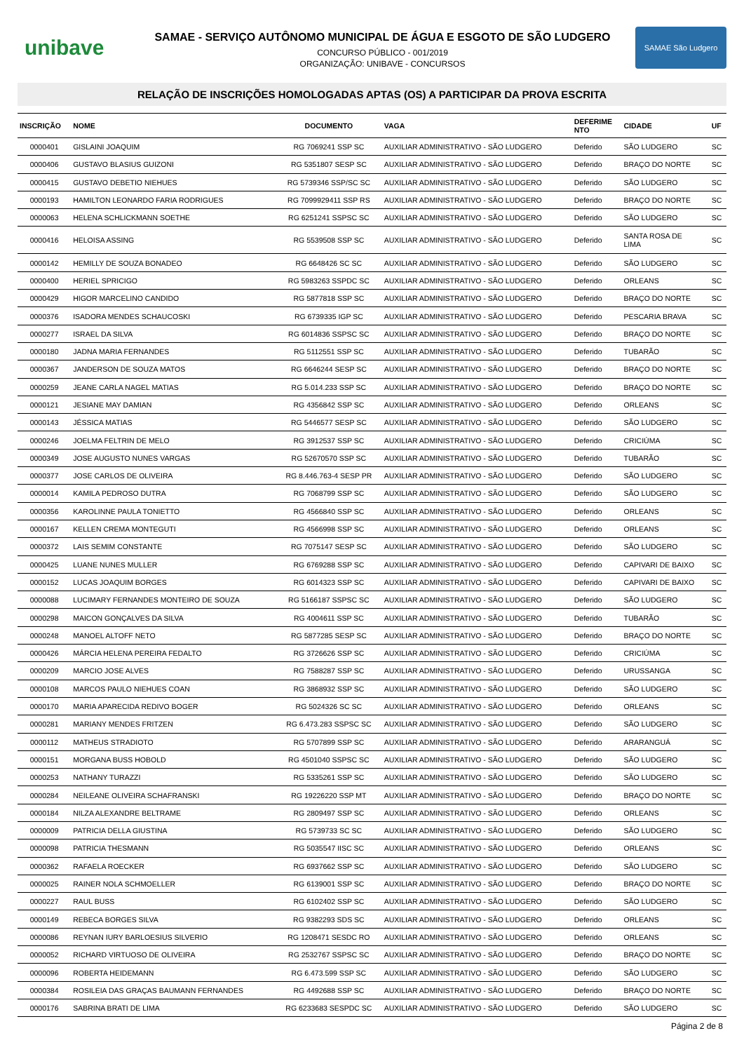unibave
SAMAE - SERVIÇO AUTÔNOMO MUNICIPAL DE ÁGUA E ESGOTO DE SÃO LUDGERO
CONCURSO PÚBLICO - 001/2019
ORGANIZAÇÃO: UNIBAVE - CONCURSOS
SAMAE São Ludgero
RELAÇÃO DE INSCRIÇÕES HOMOLOGADAS APTAS (OS) A PARTICIPAR DA PROVA ESCRITA
| INSCRIÇÃO | NOME | DOCUMENTO | VAGA | DEFERIME NTO | CIDADE | UF |
| --- | --- | --- | --- | --- | --- | --- |
| 0000401 | GISLAINI JOAQUIM | RG 7069241 SSP SC | AUXILIAR ADMINISTRATIVO - SÃO LUDGERO | Deferido | SÃO LUDGERO | SC |
| 0000406 | GUSTAVO BLASIUS GUIZONI | RG 5351807 SESP SC | AUXILIAR ADMINISTRATIVO - SÃO LUDGERO | Deferido | BRAÇO DO NORTE | SC |
| 0000415 | GUSTAVO DEBETIO NIEHUES | RG 5739346 SSP/SC SC | AUXILIAR ADMINISTRATIVO - SÃO LUDGERO | Deferido | SÃO LUDGERO | SC |
| 0000193 | HAMILTON LEONARDO FARIA RODRIGUES | RG 7099929411 SSP RS | AUXILIAR ADMINISTRATIVO - SÃO LUDGERO | Deferido | BRAÇO DO NORTE | SC |
| 0000063 | HELENA SCHLICKMANN SOETHE | RG 6251241 SSPSC SC | AUXILIAR ADMINISTRATIVO - SÃO LUDGERO | Deferido | SÃO LUDGERO | SC |
| 0000416 | HELOISA ASSING | RG 5539508 SSP SC | AUXILIAR ADMINISTRATIVO - SÃO LUDGERO | Deferido | SANTA ROSA DE LIMA | SC |
| 0000142 | HEMILLY DE SOUZA BONADEO | RG 6648426 SC SC | AUXILIAR ADMINISTRATIVO - SÃO LUDGERO | Deferido | SÃO LUDGERO | SC |
| 0000400 | HERIEL SPRICIGO | RG 5983263 SSPDC SC | AUXILIAR ADMINISTRATIVO - SÃO LUDGERO | Deferido | ORLEANS | SC |
| 0000429 | HIGOR MARCELINO CANDIDO | RG 5877818 SSP SC | AUXILIAR ADMINISTRATIVO - SÃO LUDGERO | Deferido | BRAÇO DO NORTE | SC |
| 0000376 | ISADORA MENDES SCHAUCOSKI | RG 6739335 IGP SC | AUXILIAR ADMINISTRATIVO - SÃO LUDGERO | Deferido | PESCARIA BRAVA | SC |
| 0000277 | ISRAEL DA SILVA | RG 6014836 SSPSC SC | AUXILIAR ADMINISTRATIVO - SÃO LUDGERO | Deferido | BRAÇO DO NORTE | SC |
| 0000180 | JADNA MARIA FERNANDES | RG 5112551 SSP SC | AUXILIAR ADMINISTRATIVO - SÃO LUDGERO | Deferido | TUBARÃO | SC |
| 0000367 | JANDERSON DE SOUZA MATOS | RG 6646244 SESP SC | AUXILIAR ADMINISTRATIVO - SÃO LUDGERO | Deferido | BRAÇO DO NORTE | SC |
| 0000259 | JEANE CARLA NAGEL MATIAS | RG 5.014.233 SSP SC | AUXILIAR ADMINISTRATIVO - SÃO LUDGERO | Deferido | BRAÇO DO NORTE | SC |
| 0000121 | JESIANE MAY DAMIAN | RG 4356842 SSP SC | AUXILIAR ADMINISTRATIVO - SÃO LUDGERO | Deferido | ORLEANS | SC |
| 0000143 | JÉSSICA MATIAS | RG 5446577 SESP SC | AUXILIAR ADMINISTRATIVO - SÃO LUDGERO | Deferido | SÃO LUDGERO | SC |
| 0000246 | JOELMA FELTRIN DE MELO | RG 3912537 SSP SC | AUXILIAR ADMINISTRATIVO - SÃO LUDGERO | Deferido | CRICIÚMA | SC |
| 0000349 | JOSE AUGUSTO NUNES VARGAS | RG 52670570 SSP SC | AUXILIAR ADMINISTRATIVO - SÃO LUDGERO | Deferido | TUBARÃO | SC |
| 0000377 | JOSE CARLOS DE OLIVEIRA | RG 8.446.763-4 SESP PR | AUXILIAR ADMINISTRATIVO - SÃO LUDGERO | Deferido | SÃO LUDGERO | SC |
| 0000014 | KAMILA PEDROSO DUTRA | RG 7068799 SSP SC | AUXILIAR ADMINISTRATIVO - SÃO LUDGERO | Deferido | SÃO LUDGERO | SC |
| 0000356 | KAROLINNE PAULA TONIETTO | RG 4566840 SSP SC | AUXILIAR ADMINISTRATIVO - SÃO LUDGERO | Deferido | ORLEANS | SC |
| 0000167 | KELLEN CREMA MONTEGUTI | RG 4566998 SSP SC | AUXILIAR ADMINISTRATIVO - SÃO LUDGERO | Deferido | ORLEANS | SC |
| 0000372 | LAIS SEMIM CONSTANTE | RG 7075147 SESP SC | AUXILIAR ADMINISTRATIVO - SÃO LUDGERO | Deferido | SÃO LUDGERO | SC |
| 0000425 | LUANE NUNES MULLER | RG 6769288 SSP SC | AUXILIAR ADMINISTRATIVO - SÃO LUDGERO | Deferido | CAPIVARI DE BAIXO | SC |
| 0000152 | LUCAS JOAQUIM BORGES | RG 6014323 SSP SC | AUXILIAR ADMINISTRATIVO - SÃO LUDGERO | Deferido | CAPIVARI DE BAIXO | SC |
| 0000088 | LUCIMARY FERNANDES MONTEIRO DE SOUZA | RG 5166187 SSPSC SC | AUXILIAR ADMINISTRATIVO - SÃO LUDGERO | Deferido | SÃO LUDGERO | SC |
| 0000298 | MAICON GONÇALVES DA SILVA | RG 4004611 SSP SC | AUXILIAR ADMINISTRATIVO - SÃO LUDGERO | Deferido | TUBARÃO | SC |
| 0000248 | MANOEL ALTOFF NETO | RG 5877285 SESP SC | AUXILIAR ADMINISTRATIVO - SÃO LUDGERO | Deferido | BRAÇO DO NORTE | SC |
| 0000426 | MÁRCIA HELENA PEREIRA FEDALTO | RG 3726626 SSP SC | AUXILIAR ADMINISTRATIVO - SÃO LUDGERO | Deferido | CRICIÚMA | SC |
| 0000209 | MARCIO JOSE ALVES | RG 7588287 SSP SC | AUXILIAR ADMINISTRATIVO - SÃO LUDGERO | Deferido | URUSSANGA | SC |
| 0000108 | MARCOS PAULO NIEHUES COAN | RG 3868932 SSP SC | AUXILIAR ADMINISTRATIVO - SÃO LUDGERO | Deferido | SÃO LUDGERO | SC |
| 0000170 | MARIA APARECIDA REDIVO BOGER | RG 5024326 SC SC | AUXILIAR ADMINISTRATIVO - SÃO LUDGERO | Deferido | ORLEANS | SC |
| 0000281 | MARIANY MENDES FRITZEN | RG 6.473.283 SSPSC SC | AUXILIAR ADMINISTRATIVO - SÃO LUDGERO | Deferido | SÃO LUDGERO | SC |
| 0000112 | MATHEUS STRADIOTO | RG 5707899 SSP SC | AUXILIAR ADMINISTRATIVO - SÃO LUDGERO | Deferido | ARARANGUÁ | SC |
| 0000151 | MORGANA BUSS HOBOLD | RG 4501040 SSPSC SC | AUXILIAR ADMINISTRATIVO - SÃO LUDGERO | Deferido | SÃO LUDGERO | SC |
| 0000253 | NATHANY TURAZZI | RG 5335261 SSP SC | AUXILIAR ADMINISTRATIVO - SÃO LUDGERO | Deferido | SÃO LUDGERO | SC |
| 0000284 | NEILEANE OLIVEIRA SCHAFRANSKI | RG 19226220 SSP MT | AUXILIAR ADMINISTRATIVO - SÃO LUDGERO | Deferido | BRAÇO DO NORTE | SC |
| 0000184 | NILZA ALEXANDRE BELTRAME | RG 2809497 SSP SC | AUXILIAR ADMINISTRATIVO - SÃO LUDGERO | Deferido | ORLEANS | SC |
| 0000009 | PATRICIA DELLA GIUSTINA | RG 5739733 SC SC | AUXILIAR ADMINISTRATIVO - SÃO LUDGERO | Deferido | SÃO LUDGERO | SC |
| 0000098 | PATRICIA THESMANN | RG 5035547 IISC SC | AUXILIAR ADMINISTRATIVO - SÃO LUDGERO | Deferido | ORLEANS | SC |
| 0000362 | RAFAELA ROECKER | RG 6937662 SSP SC | AUXILIAR ADMINISTRATIVO - SÃO LUDGERO | Deferido | SÃO LUDGERO | SC |
| 0000025 | RAINER NOLA SCHMOELLER | RG 6139001 SSP SC | AUXILIAR ADMINISTRATIVO - SÃO LUDGERO | Deferido | BRAÇO DO NORTE | SC |
| 0000227 | RAUL BUSS | RG 6102402 SSP SC | AUXILIAR ADMINISTRATIVO - SÃO LUDGERO | Deferido | SÃO LUDGERO | SC |
| 0000149 | REBECA BORGES SILVA | RG 9382293 SDS SC | AUXILIAR ADMINISTRATIVO - SÃO LUDGERO | Deferido | ORLEANS | SC |
| 0000086 | REYNAN IURY BARLOESIUS SILVERIO | RG 1208471 SESDC RO | AUXILIAR ADMINISTRATIVO - SÃO LUDGERO | Deferido | ORLEANS | SC |
| 0000052 | RICHARD VIRTUOSO DE OLIVEIRA | RG 2532767 SSPSC SC | AUXILIAR ADMINISTRATIVO - SÃO LUDGERO | Deferido | BRAÇO DO NORTE | SC |
| 0000096 | ROBERTA HEIDEMANN | RG 6.473.599 SSP SC | AUXILIAR ADMINISTRATIVO - SÃO LUDGERO | Deferido | SÃO LUDGERO | SC |
| 0000384 | ROSILEIA DAS GRAÇAS BAUMANN FERNANDES | RG 4492688 SSP SC | AUXILIAR ADMINISTRATIVO - SÃO LUDGERO | Deferido | BRAÇO DO NORTE | SC |
| 0000176 | SABRINA BRATI DE LIMA | RG 6233683 SESPDC SC | AUXILIAR ADMINISTRATIVO - SÃO LUDGERO | Deferido | SÃO LUDGERO | SC |
Página 2 de 8